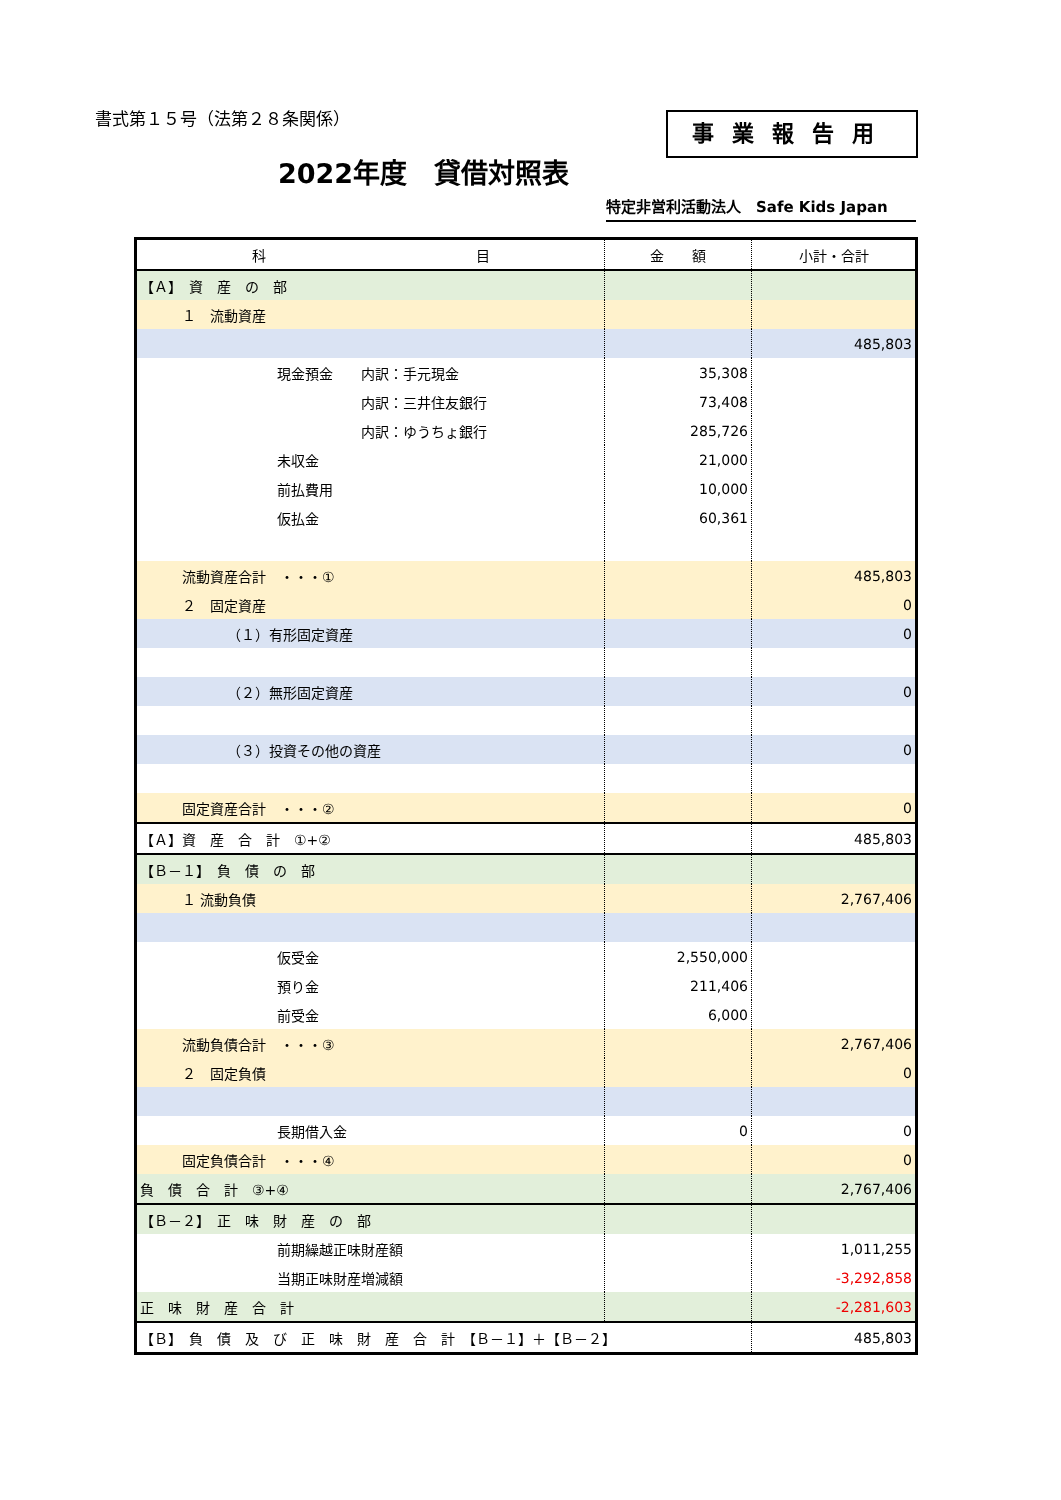書式第１５号（法第２８条関係） 事業報告用
2022年度　貸借対照表
特定非営利活動法人　Safe Kids Japan
| 科 目 | 金 額 | 小計・合計 |
| --- | --- | --- |
| 【Ａ】 資 産 の 部 | | |
| １ 流動資産 | | |
| | | 485,803 |
| 現金預金 内訳：手元現金 | 35,308 | |
| 内訳：三井住友銀行 | 73,408 | |
| 内訳：ゆうちょ銀行 | 285,726 | |
| 未収金 | 21,000 | |
| 前払費用 | 10,000 | |
| 仮払金 | 60,361 | |
| 流動資産合計 ・・・① | | 485,803 |
| ２ 固定資産 | | 0 |
| （１）有形固定資産 | | 0 |
| （２）無形固定資産 | | 0 |
| （３）投資その他の資産 | | 0 |
| 固定資産合計 ・・・② | | 0 |
| 【Ａ】資 産 合 計 ①+② | | 485,803 |
| 【Ｂ－１】 負 債 の 部 | | |
| １ 流動負債 | | 2,767,406 |
| 仮受金 | 2,550,000 | |
| 預り金 | 211,406 | |
| 前受金 | 6,000 | |
| 流動負債合計 ・・・③ | | 2,767,406 |
| ２ 固定負債 | | 0 |
| 長期借入金 | 0 | 0 |
| 固定負債合計 ・・・④ | | 0 |
| 負 債 合 計 ③+④ | | 2,767,406 |
| 【Ｂ－２】 正 味 財 産 の 部 | | |
| 前期繰越正味財産額 | | 1,011,255 |
| 当期正味財産増減額 | | -3,292,858 |
| 正 味 財 産 合 計 | | -2,281,603 |
| 【Ｂ】 負 債 及 び 正 味 財 産 合 計 【Ｂ－１】＋【Ｂ－２】 | | 485,803 |